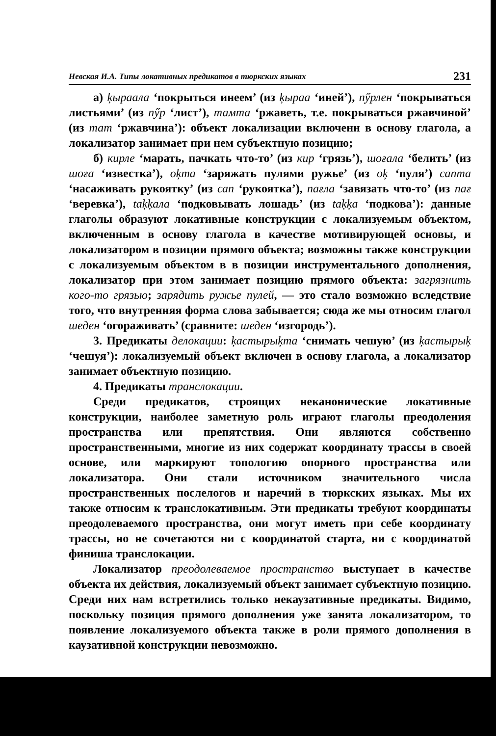Невская И.А. Типы локативных предикатов в тюркских языках 231
а) ķыраала ‘покрыться инеем’ (из ķыраа ‘иней’), пӳрлен ‘покрываться листьями’ (из пӳр ‘лист’), тамта ‘ржаветь, т.е. покрываться ржавчиной’ (из тат ‘ржавчина’): объект локализации включенн в основу глагола, а локализатор занимает при нем субъектную позицию;
б) кирле ‘марать, пачкать что-то’ (из кир ‘грязь’), шоғала ‘белить’ (из шоға ‘известка’), oķma ‘заряжать пулями ружье’ (из oķ ‘пуля’) сапта ‘насаживать рукоятку’ (из сап ‘рукоятка’), пағла ‘завязать что-то’ (из пағ ‘веревка’), taķķала ‘подковывать лошадь’ (из taķķa ‘подкова’): данные глаголы образуют локативные конструкции с локализуемым объектом, включенным в основу глагола в качестве мотивирующей основы, и локализатором в позиции прямого объекта; возможны также конструкции с локализуемым объектом в в позиции инструментального дополнения, локализатор при этом занимает позицию прямого объекта: загрязнить кого-то грязью; зарядить ружье пулей, — это стало возможно вследствие того, что внутренняя форма слова забывается; сюда же мы относим глагол шеден ‘огораживать’ (сравните: шеден ‘изгородь’).
3. Предикаты делокации: ķастырыķта ‘снимать чешую’ (из ķастырыķ ‘чешуя’): локализуемый объект включен в основу глагола, а локализатор занимает объектную позицию.
4. Предикаты транслокации.
Среди предикатов, строящих неканонические локативные конструкции, наиболее заметную роль играют глаголы преодоления пространства или препятствия. Они являются собственно пространственными, многие из них содержат координату трассы в своей основе, или маркируют топологию опорного пространства или локализатора. Они стали источником значительного числа пространственных послелогов и наречий в тюркских языках. Мы их также относим к транслокативным. Эти предикаты требуют координаты преодолеваемого пространства, они могут иметь при себе координату трассы, но не сочетаются ни с координатой старта, ни с координатой финиша транслокации.
Локализатор преодолеваемое пространство выступает в качестве объекта их действия, локализуемый объект занимает субъектную позицию. Среди них нам встретились только некаузативные предикаты. Видимо, поскольку позиция прямого дополнения уже занята локализатором, то появление локализуемого объекта также в роли прямого дополнения в каузативной конструкции невозможно.